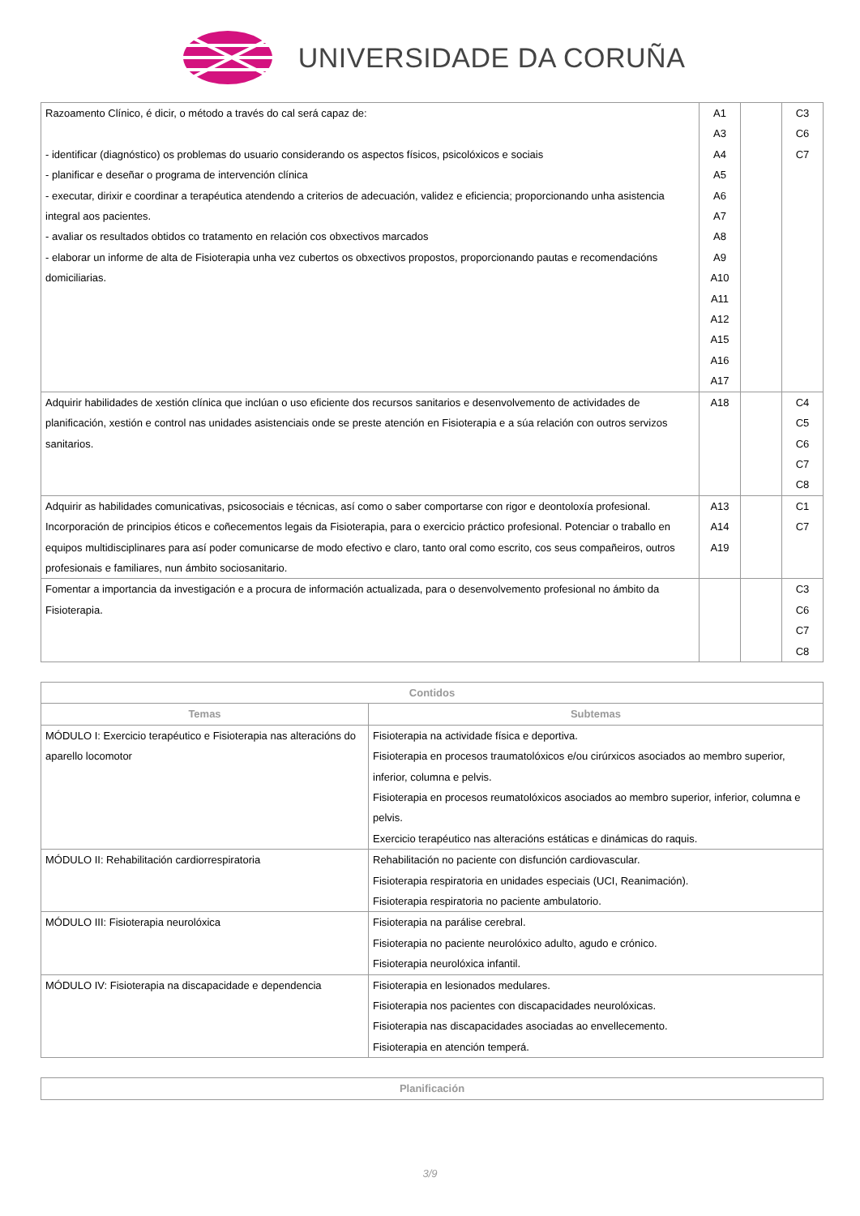UNIVERSIDADE DA CORUÑA
| Razoamento Clínico, é dicir, o método a través do cal será capaz de: - identificar (diagnóstico) os problemas do usuario considerando os aspectos físicos, psicolóxicos e sociais - planificar e deseñar o programa de intervención clínica - executar, dirixir e coordinar a terapéutica atendendo a criterios de adecuación, validez e eficiencia; proporcionando unha asistencia integral aos pacientes. - avaliar os resultados obtidos co tratamento en relación cos obxectivos marcados - elaborar un informe de alta de Fisioterapia unha vez cubertos os obxectivos propostos, proporcionando pautas e recomendacións domiciliarias. | A1 A3 A4 A5 A6 A7 A8 A9 A10 A11 A12 A15 A16 A17 | | C3 C6 C7 |
| Adquirir habilidades de xestión clínica que inclúan o uso eficiente dos recursos sanitarios e desenvolvemento de actividades de planificación, xestión e control nas unidades asistenciais onde se preste atención en Fisioterapia e a súa relación con outros servizos sanitarios. | A18 | | C4 C5 C6 C7 C8 |
| Adquirir as habilidades comunicativas, psicosociais e técnicas, así como o saber comportarse con rigor e deontoloxía profesional. Incorporación de principios éticos e coñecementos legais da Fisioterapia, para o exercicio práctico profesional. Potenciar o traballo en equipos multidisciplinares para así poder comunicarse de modo efectivo e claro, tanto oral como escrito, cos seus compañeiros, outros profesionais e familiares, nun ámbito sociosanitario. | A13 A14 A19 | | C1 C7 |
| Fomentar a importancia da investigación e a procura de información actualizada, para o desenvolvemento profesional no ámbito da Fisioterapia. | | | C3 C6 C7 C8 |
| Contidos | |
| --- | --- |
| Temas | Subtemas |
| MÓDULO I: Exercicio terapéutico e Fisioterapia nas alteracións do aparello locomotor | Fisioterapia na actividade física e deportiva. Fisioterapia en procesos traumatolóxicos e/ou cirúrxicos asociados ao membro superior, inferior, columna e pelvis. Fisioterapia en procesos reumatolóxicos asociados ao membro superior, inferior, columna e pelvis. Exercicio terapéutico nas alteracións estáticas e dinámicas do raquis. |
| MÓDULO II: Rehabilitación cardiorrespiratoria | Rehabilitación no paciente con disfunción cardiovascular. Fisioterapia respiratoria en unidades especiais (UCI, Reanimación). Fisioterapia respiratoria no paciente ambulatorio. |
| MÓDULO III: Fisioterapia neurolóxica | Fisioterapia na parálise cerebral. Fisioterapia no paciente neurolóxico adulto, agudo e crónico. Fisioterapia neurolóxica infantil. |
| MÓDULO IV: Fisioterapia na discapacidade e dependencia | Fisioterapia en lesionados medulares. Fisioterapia nos pacientes con discapacidades neurolóxicas. Fisioterapia nas discapacidades asociadas ao envellecemento. Fisioterapia en atención temperá. |
| Planificación |
| --- |
3/9